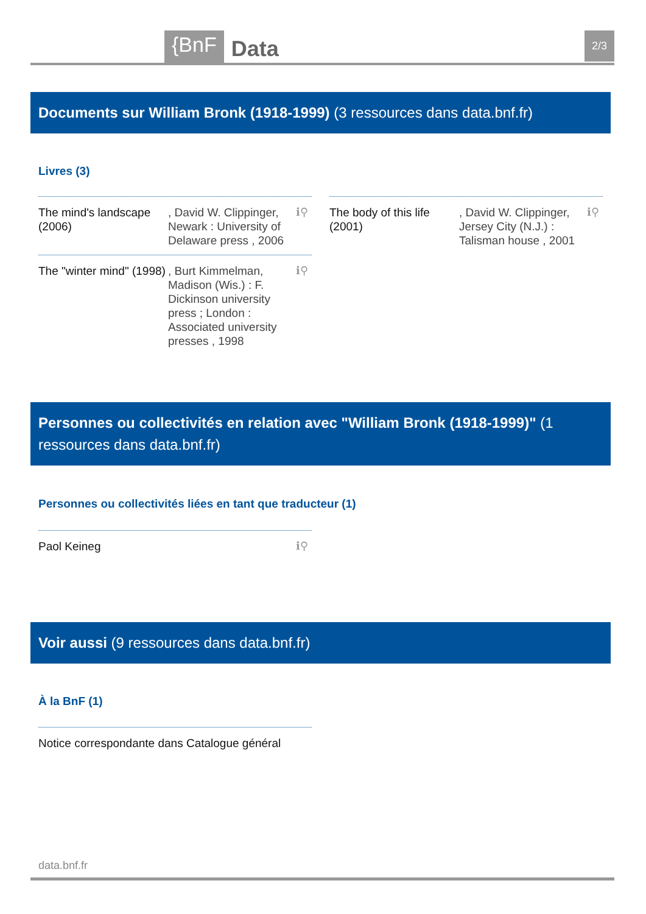{BnF Data 2/3
Documents sur William Bronk (1918-1999) (3 ressources dans data.bnf.fr)
Livres (3)
The mind's landscape (2006)
, David W. Clippinger, Newark : University of Delaware press , 2006
ℹ⚲
The body of this life (2001)
, David W. Clippinger, Jersey City (N.J.) : Talisman house , 2001
ℹ⚲
The "winter mind" (1998)
, Burt Kimmelman, Madison (Wis.) : F. Dickinson university press ; London : Associated university presses , 1998
ℹ⚲
Personnes ou collectivités en relation avec "William Bronk (1918-1999)" (1 ressources dans data.bnf.fr)
Personnes ou collectivités liées en tant que traducteur (1)
Paol Keineg ℹ⚲
Voir aussi (9 ressources dans data.bnf.fr)
À la BnF (1)
Notice correspondante dans Catalogue général
data.bnf.fr